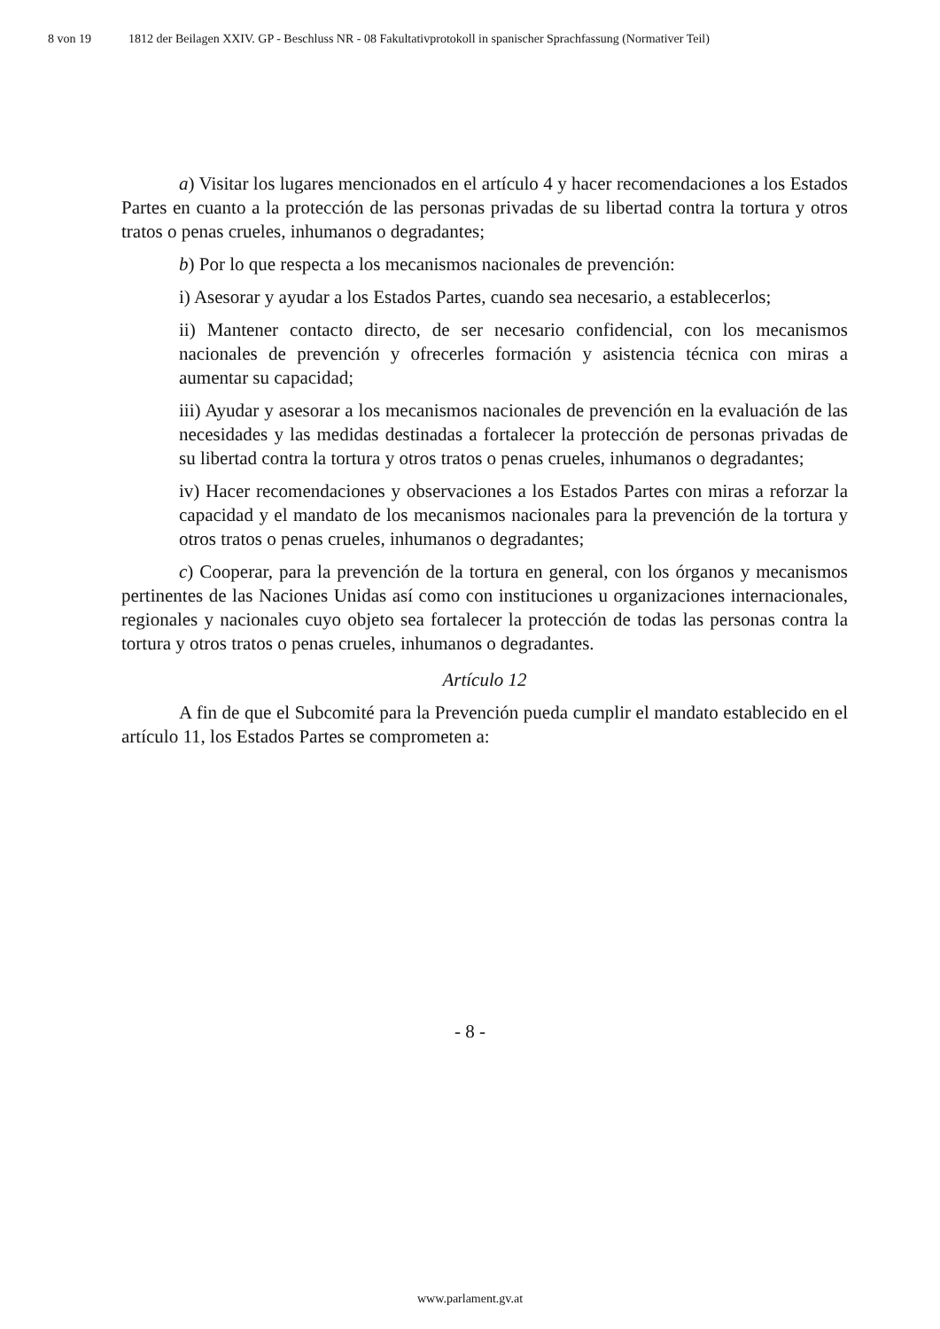8 von 19 1812 der Beilagen XXIV. GP - Beschluss NR - 08 Fakultativprotokoll in spanischer Sprachfassung (Normativer Teil)
a) Visitar los lugares mencionados en el artículo 4 y hacer recomendaciones a los Estados Partes en cuanto a la protección de las personas privadas de su libertad contra la tortura y otros tratos o penas crueles, inhumanos o degradantes;
b) Por lo que respecta a los mecanismos nacionales de prevención:
i) Asesorar y ayudar a los Estados Partes, cuando sea necesario, a establecerlos;
ii) Mantener contacto directo, de ser necesario confidencial, con los mecanismos nacionales de prevención y ofrecerles formación y asistencia técnica con miras a aumentar su capacidad;
iii) Ayudar y asesorar a los mecanismos nacionales de prevención en la evaluación de las necesidades y las medidas destinadas a fortalecer la protección de personas privadas de su libertad contra la tortura y otros tratos o penas crueles, inhumanos o degradantes;
iv) Hacer recomendaciones y observaciones a los Estados Partes con miras a reforzar la capacidad y el mandato de los mecanismos nacionales para la prevención de la tortura y otros tratos o penas crueles, inhumanos o degradantes;
c) Cooperar, para la prevención de la tortura en general, con los órganos y mecanismos pertinentes de las Naciones Unidas así como con instituciones u organizaciones internacionales, regionales y nacionales cuyo objeto sea fortalecer la protección de todas las personas contra la tortura y otros tratos o penas crueles, inhumanos o degradantes.
Artículo 12
A fin de que el Subcomité para la Prevención pueda cumplir el mandato establecido en el artículo 11, los Estados Partes se comprometen a:
- 8 -
www.parlament.gv.at